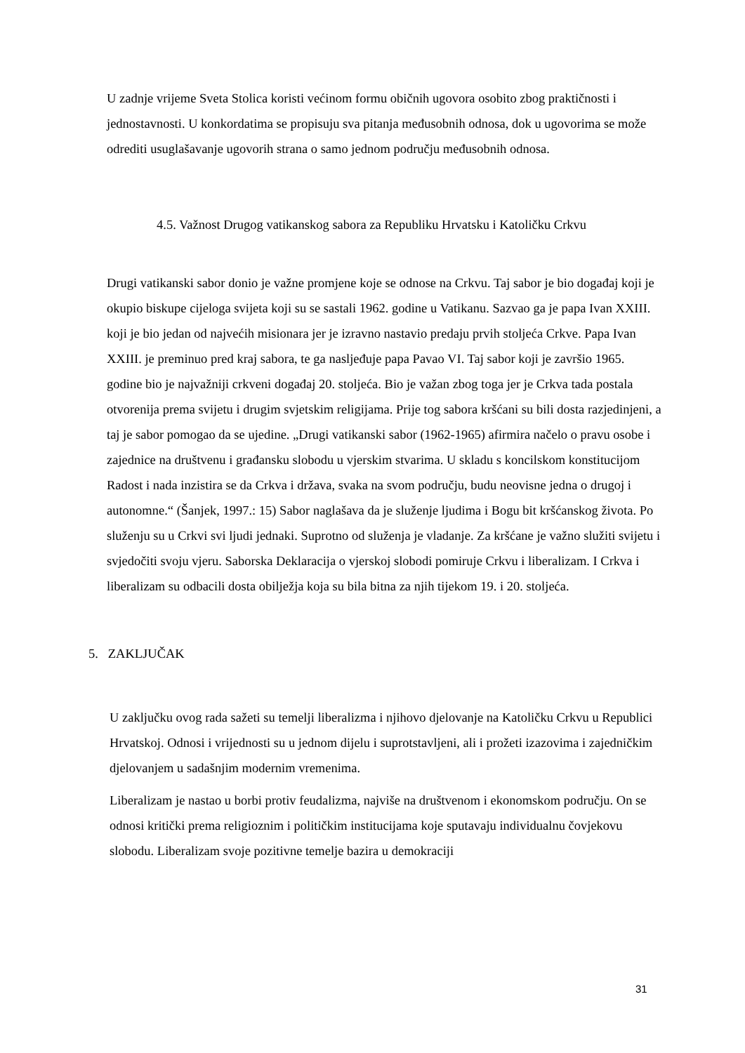U zadnje vrijeme Sveta Stolica koristi većinom formu običnih ugovora osobito zbog praktičnosti i jednostavnosti. U konkordatima se propisuju sva pitanja međusobnih odnosa, dok u ugovorima se može odrediti usuglašavanje ugovorih strana o samo jednom području međusobnih odnosa.
4.5. Važnost Drugog vatikanskog sabora za Republiku Hrvatsku i Katoličku Crkvu
Drugi vatikanski sabor donio je važne promjene koje se odnose na Crkvu. Taj sabor je bio događaj koji je okupio biskupe cijeloga svijeta koji su se sastali 1962. godine u Vatikanu. Sazvao ga je papa Ivan XXIII. koji je bio jedan od najvećih misionara jer je izravno nastavio predaju prvih stoljeća Crkve. Papa Ivan XXIII. je preminuo pred kraj sabora, te ga nasljeđuje papa Pavao VI. Taj sabor koji je završio 1965. godine bio je najvažniji crkveni događaj 20. stoljeća. Bio je važan zbog toga jer je Crkva tada postala otvorenija prema svijetu i drugim svjetskim religijama. Prije tog sabora kršćani su bili dosta razjedinjeni, a taj je sabor pomogao da se ujedine. „Drugi vatikanski sabor (1962-1965) afirmira načelo o pravu osobe i zajednice na društvenu i građansku slobodu u vjerskim stvarima. U skladu s koncilskom konstitucijom Radost i nada inzistira se da Crkva i država, svaka na svom području, budu neovisne jedna o drugoj i autonomne.“ (Šanjek, 1997.: 15) Sabor naglašava da je služenje ljudima i Bogu bit kršćanskog života. Po služenju su u Crkvi svi ljudi jednaki. Suprotno od služenja je vladanje. Za kršćane je važno služiti svijetu i svjedočiti svoju vjeru. Saborska Deklaracija o vjerskoj slobodi pomiruje Crkvu i liberalizam. I Crkva i liberalizam su odbacili dosta obilježja koja su bila bitna za njih tijekom 19. i 20. stoljeća.
5. ZAKLJUČAK
U zaključku ovog rada sažeti su temelji liberalizma i njihovo djelovanje na Katoličku Crkvu u Republici Hrvatskoj. Odnosi i vrijednosti su u jednom dijelu i suprotstavljeni, ali i prožeti izazovima i zajedničkim djelovanjem u sadašnjim modernim vremenima.
Liberalizam je nastao u borbi protiv feudalizma, najviše na društvenom i ekonomskom području. On se odnosi kritički prema religioznim i političkim institucijama koje sputavaju individualnu čovjekovu slobodu. Liberalizam svoje pozitivne temelje bazira u demokraciji
31